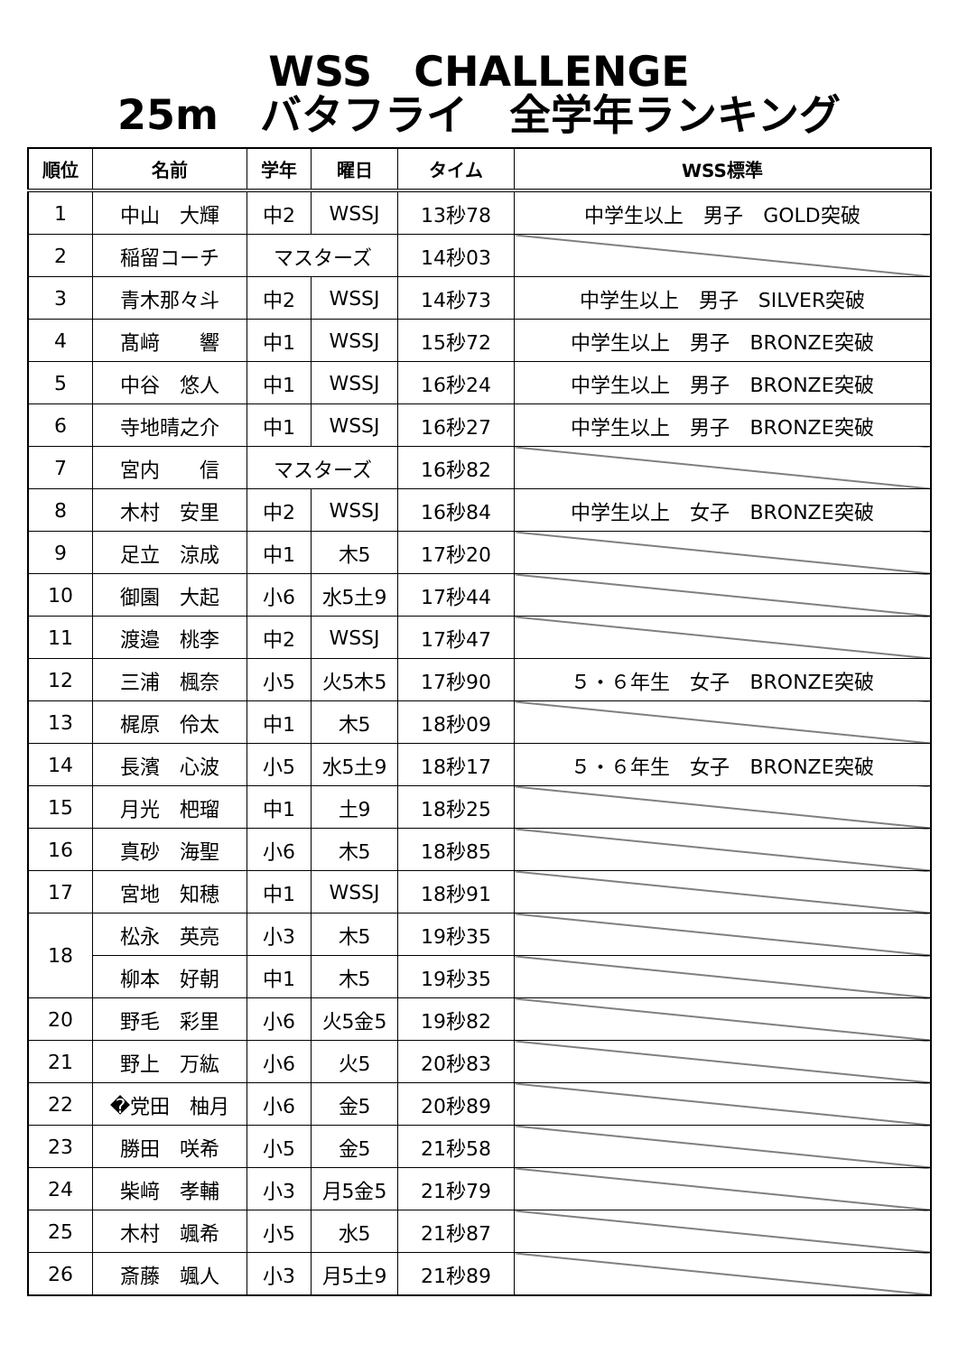WSS　CHALLENGE
25m　バタフライ　全学年ランキング
| 順位 | 名前 | 学年 | 曜日 | タイム | WSS標準 |
| --- | --- | --- | --- | --- | --- |
| 1 | 中山 大輝 | 中2 | WSSJ | 13秒78 | 中学生以上 男子 GOLD突破 |
| 2 | 稲留コーチ | マスターズ | | 14秒03 | |
| 3 | 青木那々斗 | 中2 | WSSJ | 14秒73 | 中学生以上 男子 SILVER突破 |
| 4 | 髙﨑 響 | 中1 | WSSJ | 15秒72 | 中学生以上 男子 BRONZE突破 |
| 5 | 中谷 悠人 | 中1 | WSSJ | 16秒24 | 中学生以上 男子 BRONZE突破 |
| 6 | 寺地晴之介 | 中1 | WSSJ | 16秒27 | 中学生以上 男子 BRONZE突破 |
| 7 | 宮内 信 | マスターズ | | 16秒82 | |
| 8 | 木村 安里 | 中2 | WSSJ | 16秒84 | 中学生以上 女子 BRONZE突破 |
| 9 | 足立 涼成 | 中1 | 木5 | 17秒20 | |
| 10 | 御園 大起 | 小6 | 水5土9 | 17秒44 | |
| 11 | 渡邉 桃李 | 中2 | WSSJ | 17秒47 | |
| 12 | 三浦 楓奈 | 小5 | 火5木5 | 17秒90 | ５・６年生 女子 BRONZE突破 |
| 13 | 梶原 伶太 | 中1 | 木5 | 18秒09 | |
| 14 | 長濱 心波 | 小5 | 水5土9 | 18秒17 | ５・６年生 女子 BRONZE突破 |
| 15 | 月光 杷瑠 | 中1 | 土9 | 18秒25 | |
| 16 | 真砂 海聖 | 小6 | 木5 | 18秒85 | |
| 17 | 宮地 知穂 | 中1 | WSSJ | 18秒91 | |
| 18 | 松永 英亮 | 小3 | 木5 | 19秒35 | |
| | 柳本 好朝 | 中1 | 木5 | 19秒35 | |
| 20 | 野毛 彩里 | 小6 | 火5金5 | 19秒82 | |
| 21 | 野上 万紘 | 小6 | 火5 | 20秒83 | |
| 22 | �党田 柚月 | 小6 | 金5 | 20秒89 | |
| 23 | 勝田 咲希 | 小5 | 金5 | 21秒58 | |
| 24 | 柴﨑 孝輔 | 小3 | 月5金5 | 21秒79 | |
| 25 | 木村 颯希 | 小5 | 水5 | 21秒87 | |
| 26 | 斎藤 颯人 | 小3 | 月5土9 | 21秒89 | |